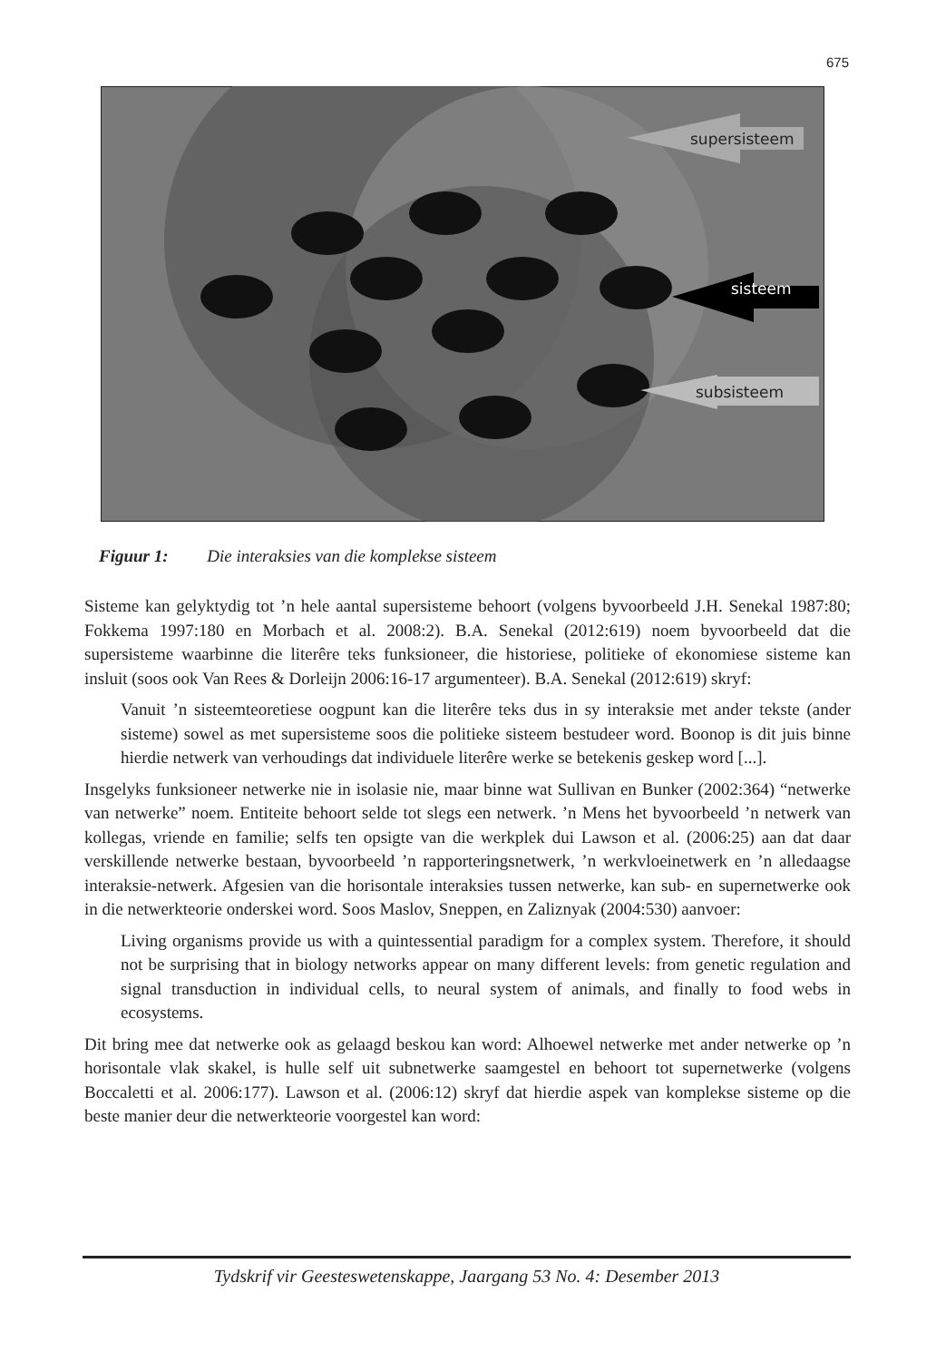675
supersisteem
sisteem
subsisteem
Figuur 1: Die interaksies van die komplekse sisteem
Sisteme kan gelyktydig tot ’n hele aantal supersisteme behoort (volgens byvoorbeeld J.H. Senekal 1987:80; Fokkema 1997:180 en Morbach et al. 2008:2). B.A. Senekal (2012:619) noem byvoorbeeld dat die supersisteme waarbinne die literêre teks funksioneer, die historiese, politieke of ekonomiese sisteme kan insluit (soos ook Van Rees & Dorleijn 2006:16-17 argumenteer). B.A. Senekal (2012:619) skryf:
Vanuit ’n sisteemteoretiese oogpunt kan die literêre teks dus in sy interaksie met ander tekste (ander sisteme) sowel as met supersisteme soos die politieke sisteem bestudeer word. Boonop is dit juis binne hierdie netwerk van verhoudings dat individuele literêre werke se betekenis geskep word [...].
Insgelyks funksioneer netwerke nie in isolasie nie, maar binne wat Sullivan en Bunker (2002:364) “netwerke van netwerke” noem. Entiteite behoort selde tot slegs een netwerk. ’n Mens het byvoorbeeld ’n netwerk van kollegas, vriende en familie; selfs ten opsigte van die werkplek dui Lawson et al. (2006:25) aan dat daar verskillende netwerke bestaan, byvoorbeeld ’n rapporteringsnetwerk, ’n werkvloeinetwerk en ’n alledaagse interaksie-netwerk. Afgesien van die horisontale interaksies tussen netwerke, kan sub- en supernetwerke ook in die netwerkteorie onderskei word. Soos Maslov, Sneppen, en Zaliznyak (2004:530) aanvoer:
Living organisms provide us with a quintessential paradigm for a complex system. Therefore, it should not be surprising that in biology networks appear on many different levels: from genetic regulation and signal transduction in individual cells, to neural system of animals, and finally to food webs in ecosystems.
Dit bring mee dat netwerke ook as gelaagd beskou kan word: Alhoewel netwerke met ander netwerke op ’n horisontale vlak skakel, is hulle self uit subnetwerke saamgestel en behoort tot supernetwerke (volgens Boccaletti et al. 2006:177). Lawson et al. (2006:12) skryf dat hierdie aspek van komplekse sisteme op die beste manier deur die netwerkteorie voorgestel kan word:
Tydskrif vir Geesteswetenskappe, Jaargang 53 No. 4: Desember 2013